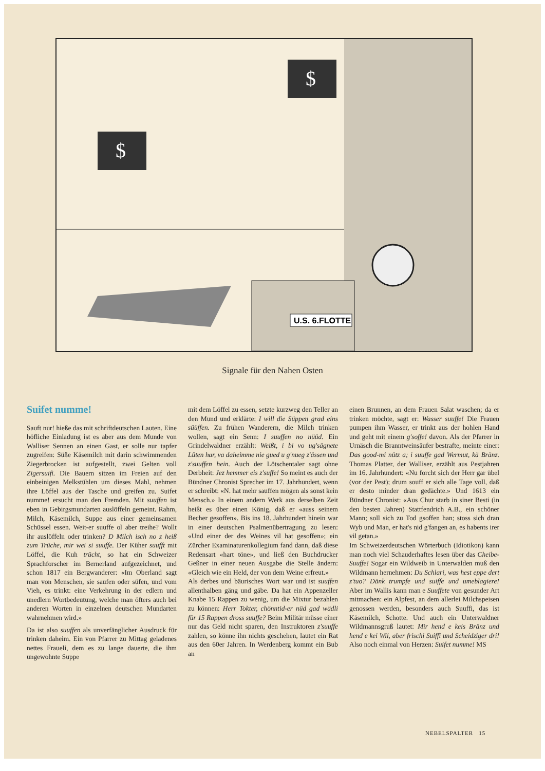U.S. 6.FLOTTE
$
$
Signale für den Nahen Osten
Suifet numme!
Sauft nur! hieße das mit schriftdeutschen Lauten. Eine höfliche Einladung ist es aber aus dem Munde von Walliser Sennen an einen Gast, er solle nur tapfer zugreifen: Süße Käsemilch mit darin schwimmenden Ziegerbrocken ist aufgestellt, zwei Gelten voll Zigersuifi. Die Bauern sitzen im Freien auf den einbeinigen Melkstühlen um dieses Mahl, nehmen ihre Löffel aus der Tasche und greifen zu. Suifet numme! ersucht man den Fremden. Mit suuffen ist eben in Gebirgsmundarten auslöffeln gemeint. Rahm, Milch, Käsemilch, Suppe aus einer gemeinsamen Schüssel essen. Weit-er suuffe ol aber treihe? Wollt ihr auslöffeln oder trinken? D Milch isch no z heiß zum Trüche, mir wei si suuffe. Der Küher suufft mit Löffel, die Kuh trücht, so hat ein Schweizer Sprachforscher im Bernerland aufgezeichnet, und schon 1817 ein Bergwanderer: «Im Oberland sagt man von Menschen, sie saufen oder süfen, und vom Vieh, es trinkt: eine Verkehrung in der edlern und unedlern Wortbedeutung, welche man öfters auch bei anderen Worten in einzelnen deutschen Mundarten wahrnehmen wird.»
Da ist also suuffen als unverfänglicher Ausdruck für trinken daheim. Ein von Pfarrer zu Mittag geladenes nettes Fraueli, dem es zu lange dauerte, die ihm ungewohnte Suppe
mit dem Löffel zu essen, setzte kurzweg den Teller an den Mund und erklärte: I will die Süppen grad eins süüffen. Zu frühen Wanderern, die Milch trinken wollen, sagt ein Senn: I suuffen no nüüd. Ein Grindelwaldner erzählt: Weißt, i bi vo ug'sägnete Lüten har, va daheimme nie gued u g'nueg z'ässen und z'suuffen hein. Auch der Lötschentaler sagt ohne Derbheit: Jez hemmer eis z'suffe! So meint es auch der Bündner Chronist Sprecher im 17. Jahrhundert, wenn er schreibt: «N. hat mehr sauffen mögen als sonst kein Mensch.» In einem andern Werk aus derselben Zeit heißt es über einen König, daß er «auss seinem Becher gesoffen». Bis ins 18. Jahrhundert hinein war in einer deutschen Psalmenübertragung zu lesen: «Und einer der des Weines vil hat gesoffen»; ein Zürcher Examinaturenkollegium fand dann, daß diese Redensart «hart töne», und ließ den Buchdrucker Geßner in einer neuen Ausgabe die Stelle ändern: «Gleich wie ein Held, der von dem Weine erfreut.»
Als derbes und bäurisches Wort war und ist suuffen allenthalben gäng und gäbe. Da hat ein Appenzeller Knabe 15 Rappen zu wenig, um die Mixtur bezahlen zu können: Herr Tokter, chönntid-er nüd gad wädli für 15 Rappen dross suuffe? Beim Militär müsse einer nur das Geld nicht sparen, den Instruktoren z'suuffe zahlen, so könne ihn nichts geschehen, lautet ein Rat aus den 60er Jahren. In Werdenberg kommt ein Bub an
einen Brunnen, an dem Frauen Salat waschen; da er trinken möchte, sagt er: Wasser suuffe! Die Frauen pumpen ihm Wasser, er trinkt aus der hohlen Hand und geht mit einem g'soffe! davon. Als der Pfarrer in Urnäsch die Branntweinsäufer bestrafte, meinte einer: Das good-mi nütz a; i suuffe gad Wermut, kä Bränz. Thomas Platter, der Walliser, erzählt aus Pestjahren im 16. Jahrhundert: «Nu forcht sich der Herr gar übel (vor der Pest); drum souff er sich alle Tage voll, daß er desto minder dran gedächte.» Und 1613 ein Bündner Chronist: «Aus Chur starb in siner Besti (in den besten Jahren) Stattfendrich A.B., ein schöner Mann; soll sich zu Tod gsoffen han; stoss sich dran Wyb und Man, er hat's nid g'fangen an, es habents irer vil getan.»
Im Schweizerdeutschen Wörterbuch (Idiotikon) kann man noch viel Schauderhaftes lesen über das Cheibe-Suuffe! Sogar ein Wildweib in Unterwalden muß den Wildmann hernehmen: Du Schlari, was hest eppe dert z'tuo? Dänk trumpfe und suiffe und umeblagiere! Aber im Wallis kann man e Suuffete von gesunder Art mitmachen: ein Alpfest, an dem allerlei Milchspeisen genossen werden, besonders auch Suuffi, das ist Käsemilch, Schotte. Und auch ein Unterwaldner Wildmannsgruß lautet: Mir hend e keis Bränz und hend e kei Wii, aber frischi Suiffi und Scheidziger dri! Also noch einmal von Herzen: Suifet numme! MS
NEBELSPALTER 15